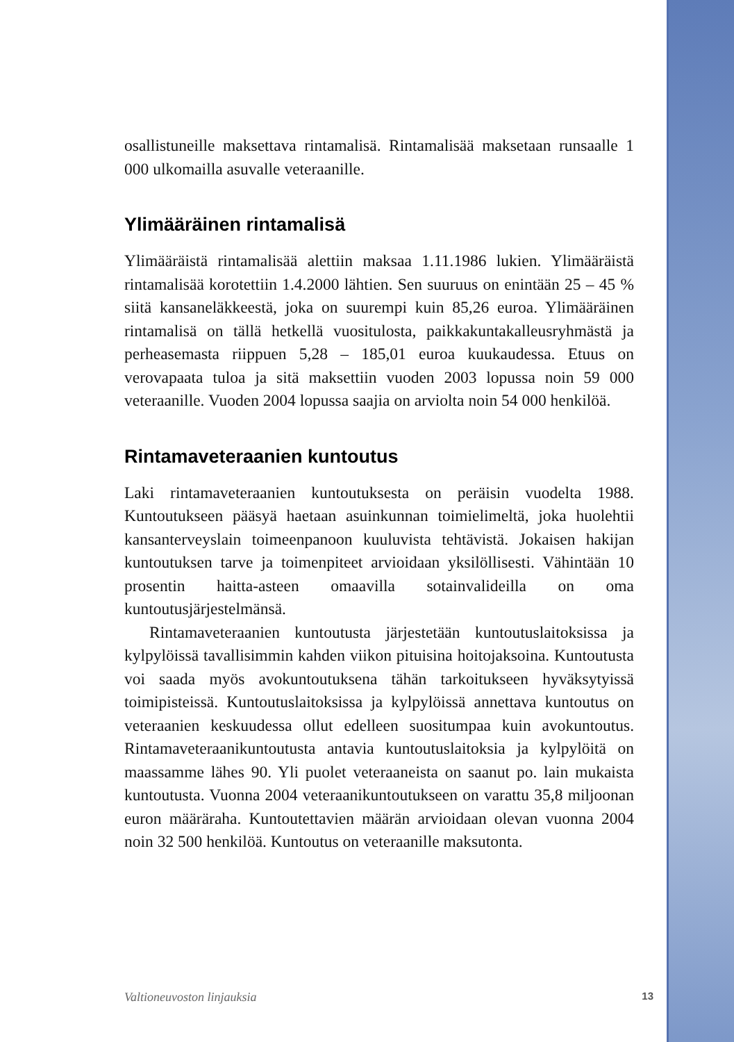osallistuneille maksettava rintamalisä. Rintamalisää maksetaan runsaalle 1 000 ulkomailla asuvalle veteraanille.
Ylimääräinen rintamalisä
Ylimääräistä rintamalisää alettiin maksaa 1.11.1986 lukien. Ylimääräistä rintamalisää korotettiin 1.4.2000 lähtien. Sen suuruus on enintään 25 – 45 % siitä kansaneläkkeestä, joka on suurempi kuin 85,26 euroa. Ylimääräinen rintamalisä on tällä hetkellä vuositulosta, paikkakuntakalleusryhmästä ja perheasemasta riippuen 5,28 – 185,01 euroa kuukaudessa. Etuus on verovapaata tuloa ja sitä maksettiin vuoden 2003 lopussa noin 59 000 veteraanille. Vuoden 2004 lopussa saajia on arviolta noin 54 000 henkilöä.
Rintamaveteraanien kuntoutus
Laki rintamaveteraanien kuntoutuksesta on peräisin vuodelta 1988. Kuntoutukseen pääsyä haetaan asuinkunnan toimielimeltä, joka huolehtii kansanterveyslain toimeenpanoon kuuluvista tehtävistä. Jokaisen hakijan kuntoutuksen tarve ja toimenpiteet arvioidaan yksilöllisesti. Vähintään 10 prosentin haitta-asteen omaavilla sotainvalideilla on oma kuntoutusjärjestelmänsä.
Rintamaveteraanien kuntoutusta järjestetään kuntoutuslaitoksissa ja kylpylöissä tavallisimmin kahden viikon pituisina hoitojaksoina. Kuntoutusta voi saada myös avokuntoutuksena tähän tarkoitukseen hyväksytyissä toimipisteissä. Kuntoutuslaitoksissa ja kylpylöissä annettava kuntoutus on veteraanien keskuudessa ollut edelleen suositumpaa kuin avokuntoutus. Rintamaveteraanikuntoutusta antavia kuntoutuslaitoksia ja kylpylöitä on maassamme lähes 90. Yli puolet veteraaneista on saanut po. lain mukaista kuntoutusta. Vuonna 2004 veteraanikuntoutukseen on varattu 35,8 miljoonan euron määräraha. Kuntoutettavien määrän arvioidaan olevan vuonna 2004 noin 32 500 henkilöä. Kuntoutus on veteraanille maksutonta.
Valtioneuvoston linjauksia 13